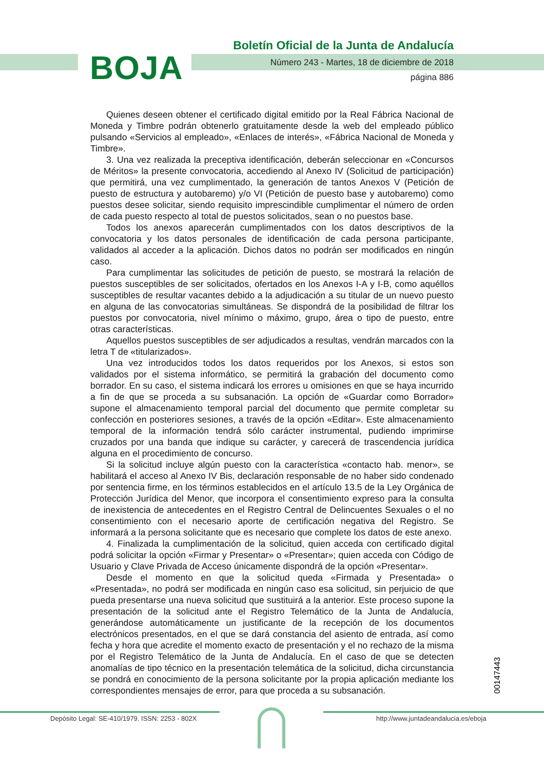Boletín Oficial de la Junta de Andalucía
BOJA
Número 243 - Martes, 18 de diciembre de 2018
página 886
Quienes deseen obtener el certificado digital emitido por la Real Fábrica Nacional de Moneda y Timbre podrán obtenerlo gratuitamente desde la web del empleado público pulsando «Servicios al empleado», «Enlaces de interés», «Fábrica Nacional de Moneda y Timbre».
3. Una vez realizada la preceptiva identificación, deberán seleccionar en «Concursos de Méritos» la presente convocatoria, accediendo al Anexo IV (Solicitud de participación) que permitirá, una vez cumplimentado, la generación de tantos Anexos V (Petición de puesto de estructura y autobaremo) y/o VI (Petición de puesto base y autobaremo) como puestos desee solicitar, siendo requisito imprescindible cumplimentar el número de orden de cada puesto respecto al total de puestos solicitados, sean o no puestos base.
Todos los anexos aparecerán cumplimentados con los datos descriptivos de la convocatoria y los datos personales de identificación de cada persona participante, validados al acceder a la aplicación. Dichos datos no podrán ser modificados en ningún caso.
Para cumplimentar las solicitudes de petición de puesto, se mostrará la relación de puestos susceptibles de ser solicitados, ofertados en los Anexos I-A y I-B, como aquéllos susceptibles de resultar vacantes debido a la adjudicación a su titular de un nuevo puesto en alguna de las convocatorias simultáneas. Se dispondrá de la posibilidad de filtrar los puestos por convocatoria, nivel mínimo o máximo, grupo, área o tipo de puesto, entre otras características.
Aquellos puestos susceptibles de ser adjudicados a resultas, vendrán marcados con la letra T de «titularizados».
Una vez introducidos todos los datos requeridos por los Anexos, si estos son validados por el sistema informático, se permitirá la grabación del documento como borrador. En su caso, el sistema indicará los errores u omisiones en que se haya incurrido a fin de que se proceda a su subsanación. La opción de «Guardar como Borrador» supone el almacenamiento temporal parcial del documento que permite completar su confección en posteriores sesiones, a través de la opción «Editar». Este almacenamiento temporal de la información tendrá sólo carácter instrumental, pudiendo imprimirse cruzados por una banda que indique su carácter, y carecerá de trascendencia jurídica alguna en el procedimiento de concurso.
Si la solicitud incluye algún puesto con la característica «contacto hab. menor», se habilitará el acceso al Anexo IV Bis, declaración responsable de no haber sido condenado por sentencia firme, en los términos establecidos en el artículo 13.5 de la Ley Orgánica de Protección Jurídica del Menor, que incorpora el consentimiento expreso para la consulta de inexistencia de antecedentes en el Registro Central de Delincuentes Sexuales o el no consentimiento con el necesario aporte de certificación negativa del Registro. Se informará a la persona solicitante que es necesario que complete los datos de este anexo.
4. Finalizada la cumplimentación de la solicitud, quien acceda con certificado digital podrá solicitar la opción «Firmar y Presentar» o «Presentar»; quien acceda con Código de Usuario y Clave Privada de Acceso únicamente dispondrá de la opción «Presentar».
Desde el momento en que la solicitud queda «Firmada y Presentada» o «Presentada», no podrá ser modificada en ningún caso esa solicitud, sin perjuicio de que pueda presentarse una nueva solicitud que sustituirá a la anterior. Este proceso supone la presentación de la solicitud ante el Registro Telemático de la Junta de Andalucía, generándose automáticamente un justificante de la recepción de los documentos electrónicos presentados, en el que se dará constancia del asiento de entrada, así como fecha y hora que acredite el momento exacto de presentación y el no rechazo de la misma por el Registro Telemático de la Junta de Andalucía. En el caso de que se detecten anomalías de tipo técnico en la presentación telemática de la solicitud, dicha circunstancia se pondrá en conocimiento de la persona solicitante por la propia aplicación mediante los correspondientes mensajes de error, para que proceda a su subsanación.
00147443
Depósito Legal: SE-410/1979. ISSN: 2253 - 802X
http://www.juntadeandalucia.es/eboja